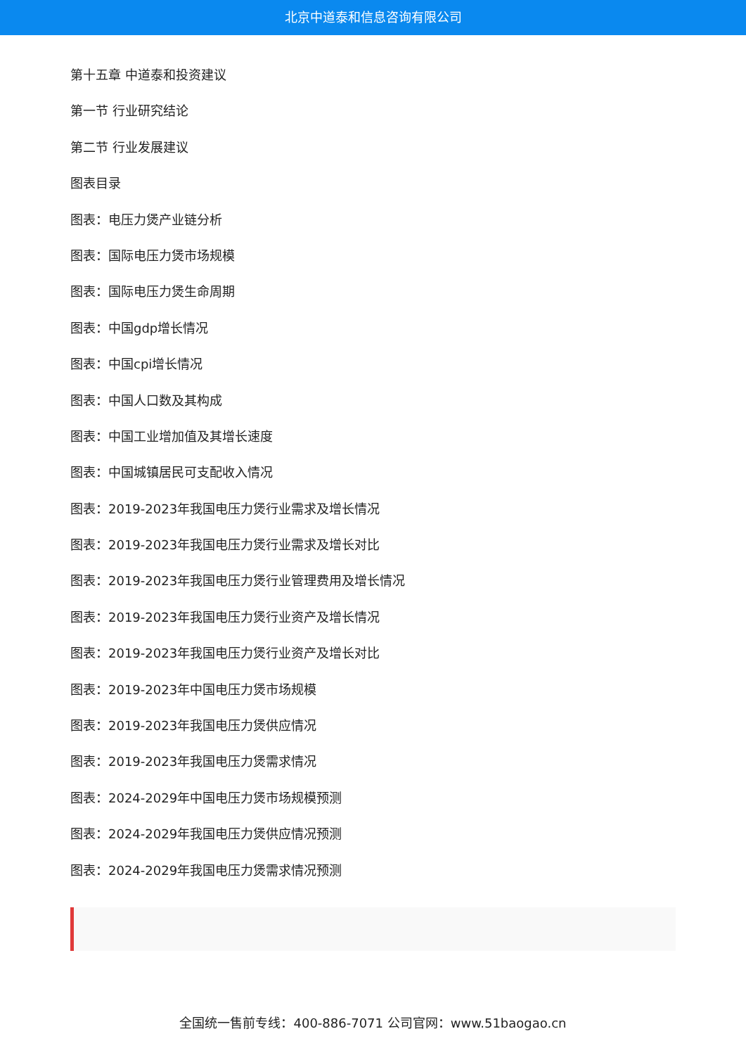北京中道泰和信息咨询有限公司
第十五章 中道泰和投资建议
第一节 行业研究结论
第二节 行业发展建议
图表目录
图表：电压力煲产业链分析
图表：国际电压力煲市场规模
图表：国际电压力煲生命周期
图表：中国gdp增长情况
图表：中国cpi增长情况
图表：中国人口数及其构成
图表：中国工业增加值及其增长速度
图表：中国城镇居民可支配收入情况
图表：2019-2023年我国电压力煲行业需求及增长情况
图表：2019-2023年我国电压力煲行业需求及增长对比
图表：2019-2023年我国电压力煲行业管理费用及增长情况
图表：2019-2023年我国电压力煲行业资产及增长情况
图表：2019-2023年我国电压力煲行业资产及增长对比
图表：2019-2023年中国电压力煲市场规模
图表：2019-2023年我国电压力煲供应情况
图表：2019-2023年我国电压力煲需求情况
图表：2024-2029年中国电压力煲市场规模预测
图表：2024-2029年我国电压力煲供应情况预测
图表：2024-2029年我国电压力煲需求情况预测
全国统一售前专线：400-886-7071 公司官网：www.51baogao.cn